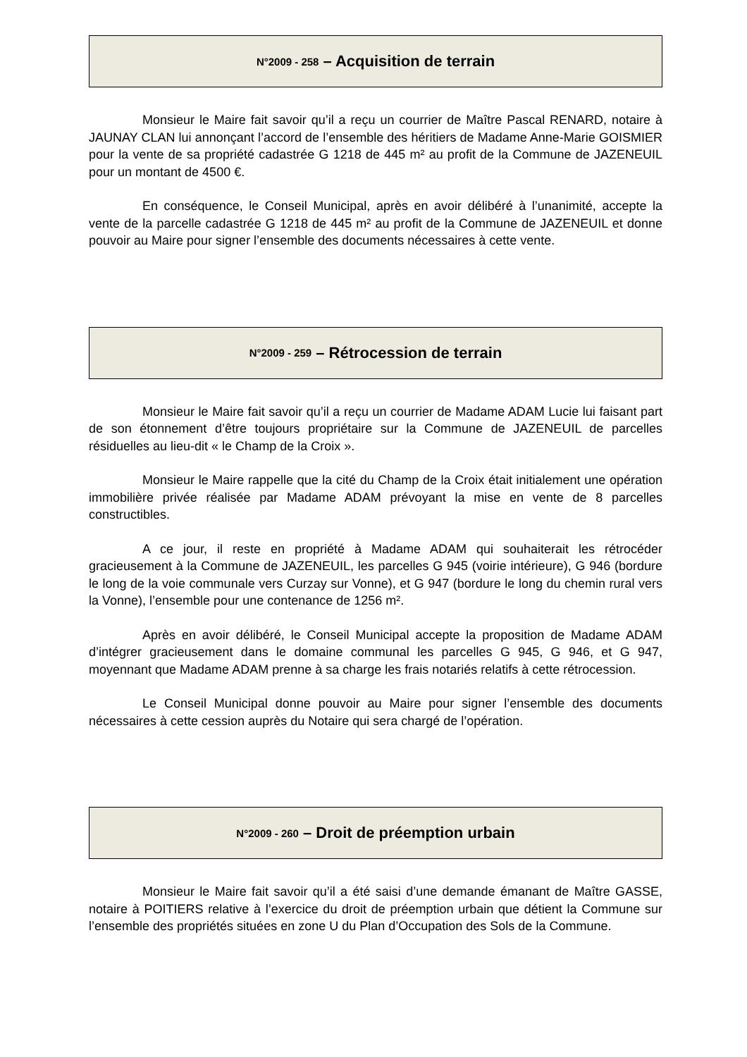N°2009 - 258 – Acquisition de terrain
Monsieur le Maire fait savoir qu’il a reçu un courrier de Maître Pascal RENARD, notaire à JAUNAY CLAN lui annonçant l’accord de l’ensemble des héritiers de Madame Anne-Marie GOISMIER pour la vente de sa propriété cadastrée G 1218 de 445 m² au profit de la Commune de JAZENEUIL pour un montant de 4500 €.
En conséquence, le Conseil Municipal, après en avoir délibéré à l’unanimité, accepte la vente de la parcelle cadastrée G 1218 de 445 m² au profit de la Commune de JAZENEUIL et donne pouvoir au Maire pour signer l’ensemble des documents nécessaires à cette vente.
N°2009 - 259 – Rétrocession de terrain
Monsieur le Maire fait savoir qu’il a reçu un courrier de Madame ADAM Lucie lui faisant part de son étonnement d’être toujours propriétaire sur la Commune de JAZENEUIL de parcelles résiduelles au lieu-dit « le Champ de la Croix ».
Monsieur le Maire rappelle que la cité du Champ de la Croix était initialement une opération immobilière privée réalisée par Madame ADAM prévoyant la mise en vente de 8 parcelles constructibles.
A ce jour, il reste en propriété à Madame ADAM qui souhaiterait les rétrocéder gracieusement à la Commune de JAZENEUIL, les parcelles G 945 (voirie intérieure), G 946 (bordure le long de la voie communale vers Curzay sur Vonne), et G 947 (bordure le long du chemin rural vers la Vonne), l’ensemble pour une contenance de 1256 m².
Après en avoir délibéré, le Conseil Municipal accepte la proposition de Madame ADAM d’intégrer gracieusement dans le domaine communal les parcelles G 945, G 946, et G 947, moyennant que Madame ADAM prenne à sa charge les frais notariés relatifs à cette rétrocession.
Le Conseil Municipal donne pouvoir au Maire pour signer l’ensemble des documents nécessaires à cette cession auprès du Notaire qui sera chargé de l’opération.
N°2009 - 260 – Droit de préemption urbain
Monsieur le Maire fait savoir qu’il a été saisi d’une demande émanant de Maître GASSE, notaire à POITIERS relative à l’exercice du droit de préemption urbain que détient la Commune sur l’ensemble des propriétés situées en zone U du Plan d’Occupation des Sols de la Commune.